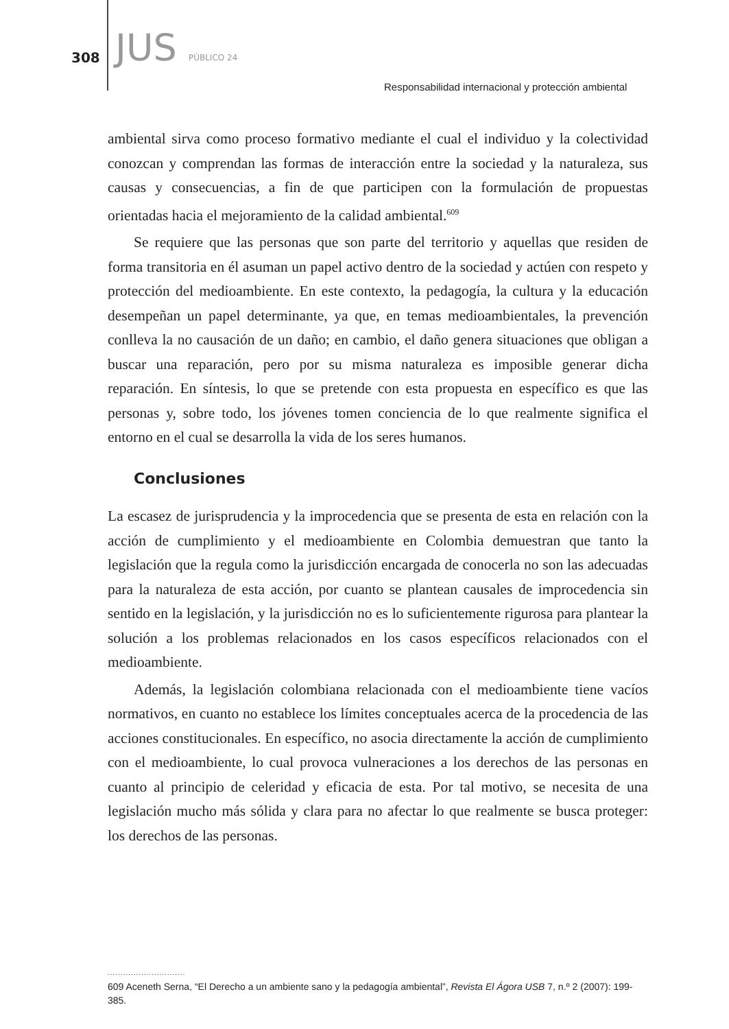308 JUS PÚBLICO 24
Responsabilidad internacional y protección ambiental
ambiental sirva como proceso formativo mediante el cual el individuo y la colectividad conozcan y comprendan las formas de interacción entre la sociedad y la naturaleza, sus causas y consecuencias, a fin de que participen con la formulación de propuestas orientadas hacia el mejoramiento de la calidad ambiental.<sup>609</sup>
Se requiere que las personas que son parte del territorio y aquellas que residen de forma transitoria en él asuman un papel activo dentro de la sociedad y actúen con respeto y protección del medioambiente. En este contexto, la pedagogía, la cultura y la educación desempeñan un papel determinante, ya que, en temas medioambientales, la prevención conlleva la no causación de un daño; en cambio, el daño genera situaciones que obligan a buscar una reparación, pero por su misma naturaleza es imposible generar dicha reparación. En síntesis, lo que se pretende con esta propuesta en específico es que las personas y, sobre todo, los jóvenes tomen conciencia de lo que realmente significa el entorno en el cual se desarrolla la vida de los seres humanos.
Conclusiones
La escasez de jurisprudencia y la improcedencia que se presenta de esta en relación con la acción de cumplimiento y el medioambiente en Colombia demuestran que tanto la legislación que la regula como la jurisdicción encargada de conocerla no son las adecuadas para la naturaleza de esta acción, por cuanto se plantean causales de improcedencia sin sentido en la legislación, y la jurisdicción no es lo suficientemente rigurosa para plantear la solución a los problemas relacionados en los casos específicos relacionados con el medioambiente.
Además, la legislación colombiana relacionada con el medioambiente tiene vacíos normativos, en cuanto no establece los límites conceptuales acerca de la procedencia de las acciones constitucionales. En específico, no asocia directamente la acción de cumplimiento con el medioambiente, lo cual provoca vulneraciones a los derechos de las personas en cuanto al principio de celeridad y eficacia de esta. Por tal motivo, se necesita de una legislación mucho más sólida y clara para no afectar lo que realmente se busca proteger: los derechos de las personas.
..............................
609 Aceneth Serna, “El Derecho a un ambiente sano y la pedagogía ambiental”, Revista El Ágora USB 7, n.º 2 (2007): 199-385.